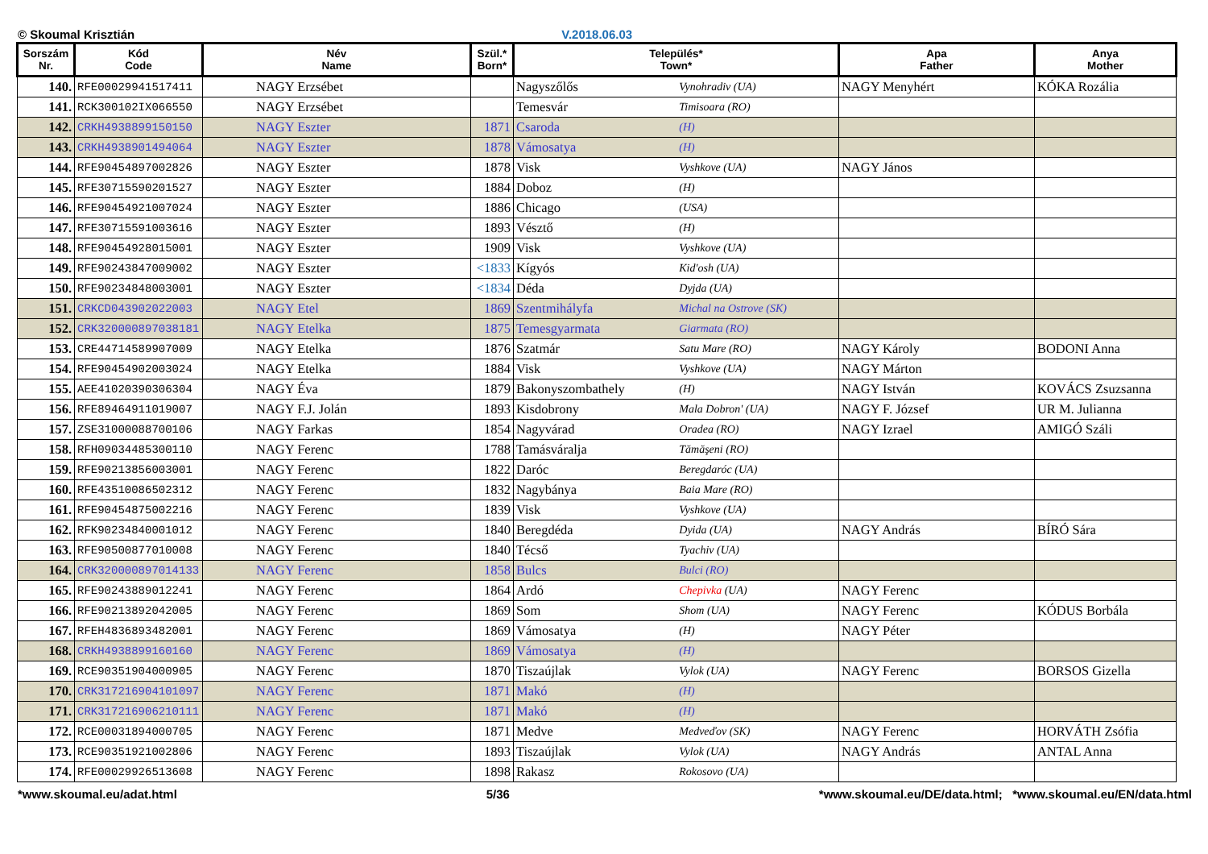© Skoumal Krisztián V.2018.06.03
| Sorszám Nr. | Kód Code | Név Name | Szül.* Born* | Település* Town* | | Apa Father | Anya Mother |
| --- | --- | --- | --- | --- | --- | --- | --- |
| 140. | RFE00029941517411 | NAGY Erzsébet | | Nagyszőlős | Vynohradiv (UA) | NAGY Menyhért | KÓKA Rozália |
| 141. | RCK300102IX066550 | NAGY Erzsébet | | Temesvár | Timisoara (RO) | | |
| 142. | CRKH4938899150150 | NAGY Eszter | 1871 | Csaroda | (H) | | |
| 143. | CRKH4938901494064 | NAGY Eszter | 1878 | Vámosatya | (H) | | |
| 144. | RFE90454897002826 | NAGY Eszter | 1878 | Visk | Vyshkove (UA) | NAGY János | |
| 145. | RFE30715590201527 | NAGY Eszter | 1884 | Doboz | (H) | | |
| 146. | RFE90454921007024 | NAGY Eszter | 1886 | Chicago | (USA) | | |
| 147. | RFE30715591003616 | NAGY Eszter | 1893 | Vésztő | (H) | | |
| 148. | RFE90454928015001 | NAGY Eszter | 1909 | Visk | Vyshkove (UA) | | |
| 149. | RFE90243847009002 | NAGY Eszter | <1833 | Kígyós | Kid'osh (UA) | | |
| 150. | RFE90234848003001 | NAGY Eszter | <1834 | Déda | Dyjda (UA) | | |
| 151. | CRKCD043902022003 | NAGY Etel | 1869 | Szentmihályfa | Michal na Ostrove (SK) | | |
| 152. | CRK320000897038181 | NAGY Etelka | 1875 | Temesgyarmata | Giarmata (RO) | | |
| 153. | CRE44714589907009 | NAGY Etelka | 1876 | Szatmár | Satu Mare (RO) | NAGY Károly | BODONI Anna |
| 154. | RFE90454902003024 | NAGY Etelka | 1884 | Visk | Vyshkove (UA) | NAGY Márton | |
| 155. | AEE41020390306304 | NAGY Éva | 1879 | Bakonyszombathely | (H) | NAGY István | KOVÁCS Zsuzsanna |
| 156. | RFE89464911019007 | NAGY F.J. Jolán | 1893 | Kisdobrony | Mala Dobron' (UA) | NAGY F. József | UR M. Julianna |
| 157. | ZSE31000088700106 | NAGY Farkas | 1854 | Nagyvárad | Oradea (RO) | NAGY Izrael | AMIGÓ Száli |
| 158. | RFH09034485300110 | NAGY Ferenc | 1788 | Tamásváralja | Tămăşeni (RO) | | |
| 159. | RFE90213856003001 | NAGY Ferenc | 1822 | Daróc | Beregdaróc (UA) | | |
| 160. | RFE43510086502312 | NAGY Ferenc | 1832 | Nagybánya | Baia Mare (RO) | | |
| 161. | RFE90454875002216 | NAGY Ferenc | 1839 | Visk | Vyshkove (UA) | | |
| 162. | RFK90234840001012 | NAGY Ferenc | 1840 | Beregdéda | Dyida (UA) | NAGY András | BÍRÓ Sára |
| 163. | RFE90500877010008 | NAGY Ferenc | 1840 | Técső | Tyachiv (UA) | | |
| 164. | CRK320000897014133 | NAGY Ferenc | 1858 | Bulcs | Bulci (RO) | | |
| 165. | RFE90243889012241 | NAGY Ferenc | 1864 | Ardó | Chepivka (UA) | NAGY Ferenc | |
| 166. | RFE90213892042005 | NAGY Ferenc | 1869 | Som | Shom (UA) | NAGY Ferenc | KÓDUS Borbála |
| 167. | RFEH4836893482001 | NAGY Ferenc | 1869 | Vámosatya | (H) | NAGY Péter | |
| 168. | CRKH4938899160160 | NAGY Ferenc | 1869 | Vámosatya | (H) | | |
| 169. | RCE90351904000905 | NAGY Ferenc | 1870 | Tiszaújlak | Vylok (UA) | NAGY Ferenc | BORSOS Gizella |
| 170. | CRK317216904101097 | NAGY Ferenc | 1871 | Makó | (H) | | |
| 171. | CRK317216906210111 | NAGY Ferenc | 1871 | Makó | (H) | | |
| 172. | RCE00031894000705 | NAGY Ferenc | 1871 | Medve | Medveďov (SK) | NAGY Ferenc | HORVÁTH Zsófia |
| 173. | RCE90351921002806 | NAGY Ferenc | 1893 | Tiszaújlak | Vylok (UA) | NAGY András | ANTAL Anna |
| 174. | RFE00029926513608 | NAGY Ferenc | 1898 | Rakasz | Rokosovo (UA) | | |
*www.skoumal.eu/adat.html 5/36 *www.skoumal.eu/DE/data.html; *www.skoumal.eu/EN/data.html